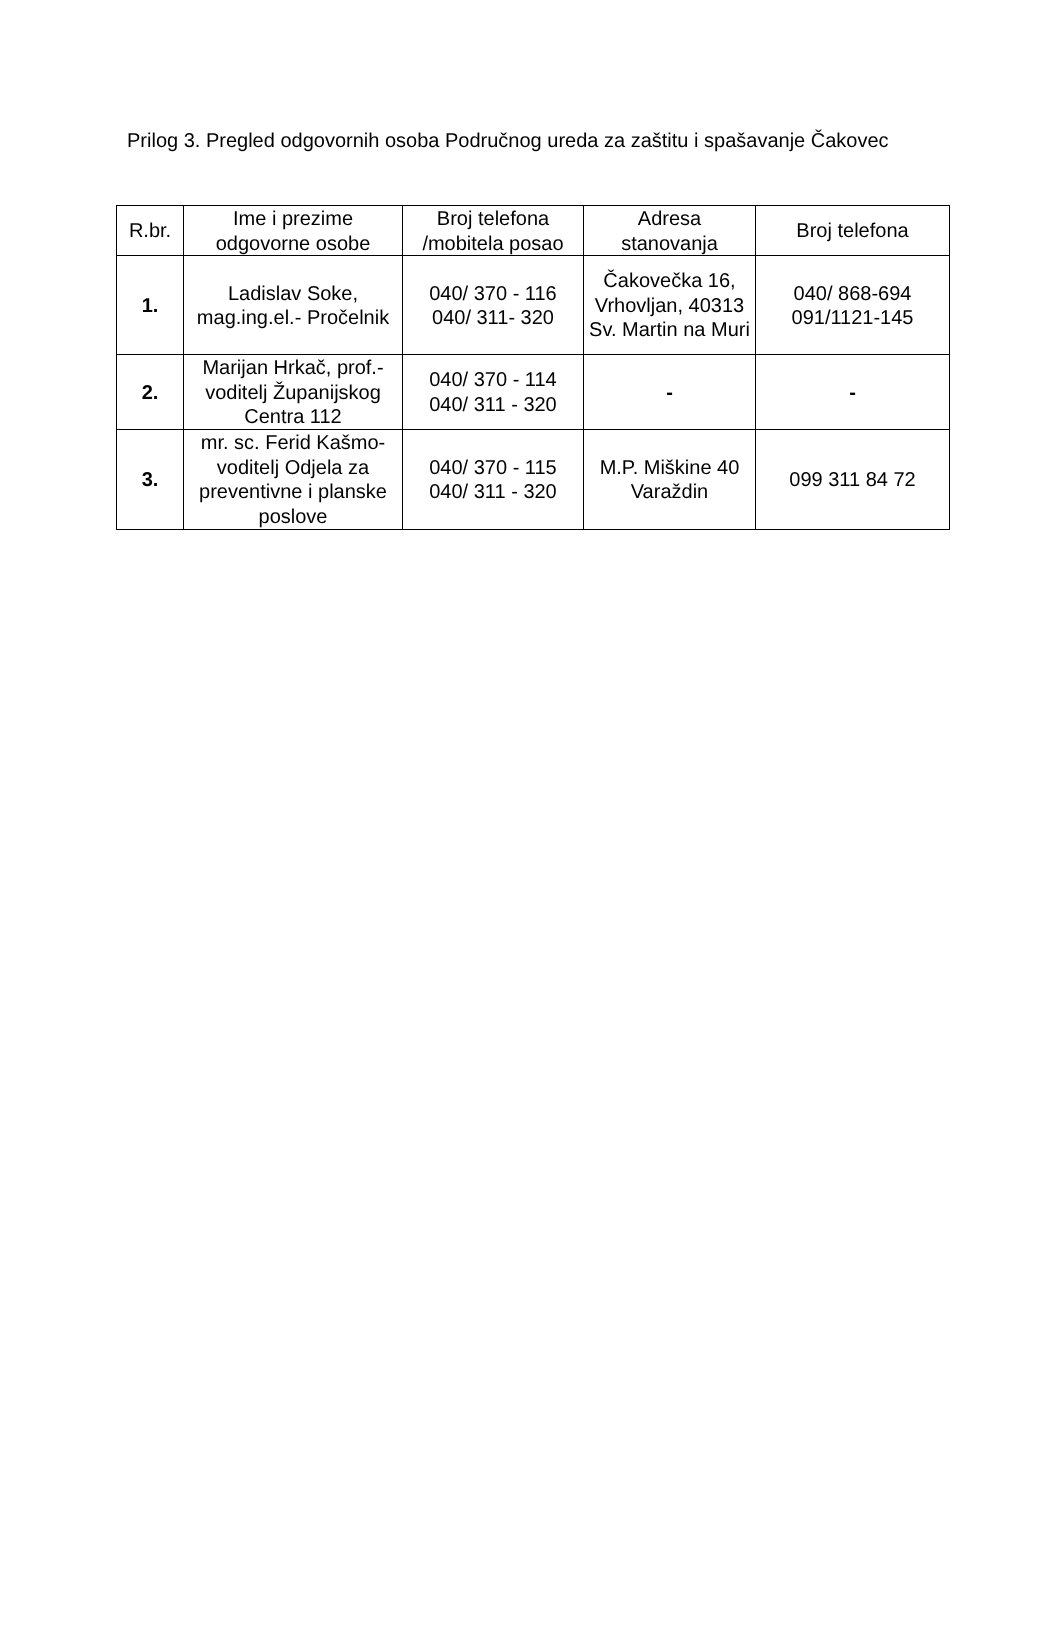Prilog 3. Pregled odgovornih osoba Područnog ureda za zaštitu i spašavanje Čakovec
| R.br. | Ime i prezime odgovorne osobe | Broj telefona /mobitela posao | Adresa stanovanja | Broj telefona |
| --- | --- | --- | --- | --- |
| 1. | Ladislav Soke, mag.ing.el.- Pročelnik | 040/ 370 - 116 040/ 311- 320 | Čakovečka 16, Vrhovljan, 40313 Sv. Martin na Muri | 040/ 868-694 091/1121-145 |
| 2. | Marijan Hrkač, prof.- voditelj Županijskog Centra 112 | 040/ 370 - 114 040/ 311 - 320 | - | - |
| 3. | mr. sc. Ferid Kašmo- voditelj Odjela za preventivne i planske poslove | 040/ 370 - 115 040/ 311 - 320 | M.P. Miškine 40 Varaždin | 099 311 84 72 |